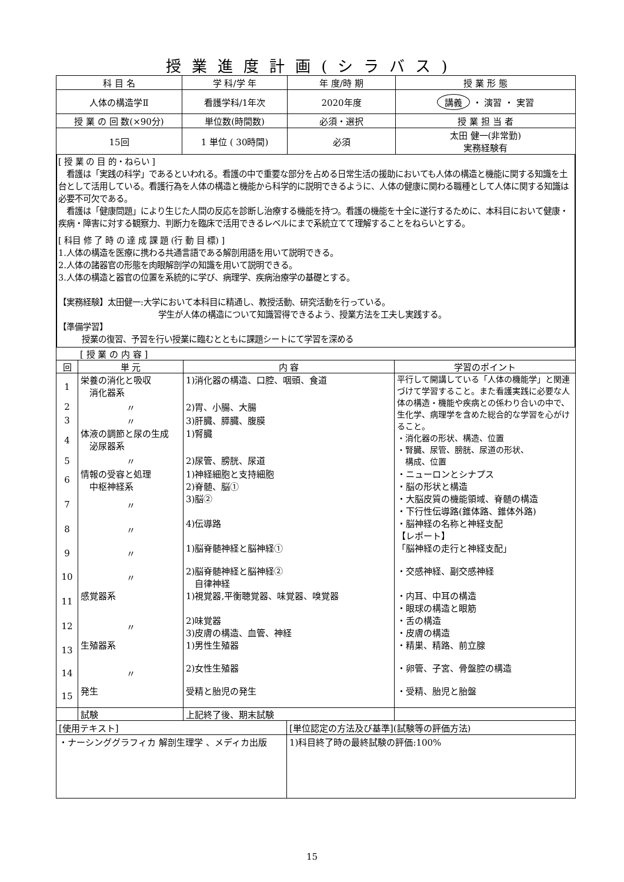授業進度計画(シラバス)
| 科 目 名 | 学 科/学 年 | 年 度/時 期 | 授 業 形 態 |
| --- | --- | --- | --- |
| 人体の構造学Ⅱ | 看護学科/1年次 | 2020年度 | 講義 ・ 演習 ・ 実習 |
| 授 業 の 回 数(×90分) | 単位数(時間数) | 必須・選択 | 授 業 担 当 者 |
| 15回 | 1 単位 ( 30時間) | 必須 | 太田 健一(非常勤) 実務経験有 |
[ 授 業 の 目 的・ねらい ]
　看護は「実践の科学」であるといわれる。看護の中で重要な部分を占める日常生活の援助においても人体の構造と機能に関する知識を土台として活用している。看護行為を人体の構造と機能から科学的に説明できるように、人体の健康に関わる職種として人体に関する知識は必要不可欠である。
　看護は「健康問題」により生じた人間の反応を診断し治療する機能を持つ。看護の機能を十全に遂行するために、本科目において健康・疾病・障害に対する観察力、判断力を臨床で活用できるレベルにまで系統立てて理解することをねらいとする。
[ 科目 修 了 時 の 達 成 課 題 (行 動 目 標) ]
1.人体の構造を医療に携わる共通言語である解剖用語を用いて説明できる。
2.人体の諸器官の形態を肉眼解剖学の知識を用いて説明できる。
3.人体の構造と器官の位置を系統的に学び、病理学、疾病治療学の基礎とする。
【実務経験】太田健一:大学において本科目に精通し、教授活動、研究活動を行っている。
学生が人体の構造について知識習得できるよう、授業方法を工夫し実践する。
【準備学習】
授業の復習、予習を行い授業に臨むとともに課題シートにて学習を深める
| [ 授 業 の 内 容 ] | | | |
| 回 | 単 元 | 内 容 | 学習のポイント |
| 1 | 栄養の消化と吸収 消化器系 | 1)消化器の構造、口腔、咽頭、食道 | 平行して開講している「人体の機能学」と関連づけて学習すること。また看護実践に必要な人体の構造・機能や疾病との係わり合いの中で、生化学、病理学を含めた総合的な学習を心がけること。 ・消化器の形状、構造、位置 ・腎臓、尿管、膀胱、尿道の形状、 構成、位置 |
| 2 | 〃 | 2)胃、小腸、大腸 | |
| 3 | 〃 | 3)肝臓、膵臓、腹膜 | |
| 4 | 体液の調節と尿の生成 泌尿器系 | 1)腎臓 | |
| 5 | 〃 | 2)尿管、膀胱、尿道 | |
| 6 | 情報の受容と処理 中枢神経系 | 1)神経細胞と支持細胞 2)脊髄、脳① | ・ニューロンとシナプス ・脳の形状と構造 |
| 7 | 〃 | 3)脳② | ・大脳皮質の機能領域、脊髄の構造 ・下行性伝導路(錐体路、錐体外路) |
| 8 | 〃 | 4)伝導路 | ・脳神経の名称と神経支配 【レポート】 |
| 9 | 〃 | 1)脳脊髄神経と脳神経① | 「脳神経の走行と神経支配」 |
| 10 | 〃 | 2)脳脊髄神経と脳神経② 自律神経 | ・交感神経、副交感神経 |
| 11 | 感覚器系 | 1)視覚器,平衡聴覚器、味覚器、嗅覚器 | ・内耳、中耳の構造 ・眼球の構造と眼筋 |
| 12 | 〃 | 2)味覚器 3)皮膚の構造、血管、神経 | ・舌の構造 ・皮膚の構造 |
| 13 | 生殖器系 | 1)男性生殖器 | ・精巣、精路、前立腺 |
| 14 | 〃 | 2)女性生殖器 | ・卵管、子宮、骨盤腔の構造 |
| 15 | 発生 | 受精と胎児の発生 | ・受精、胎児と胎盤 |
| | 試験 | 上記終了後、期末試験 | |
| [使用テキスト] | [単位認定の方法及び基準](試験等の評価方法) |
| ・ナーシンググラフィカ 解剖生理学 、メディカ出版 | 1)科目終了時の最終試験の評価:100% |
15